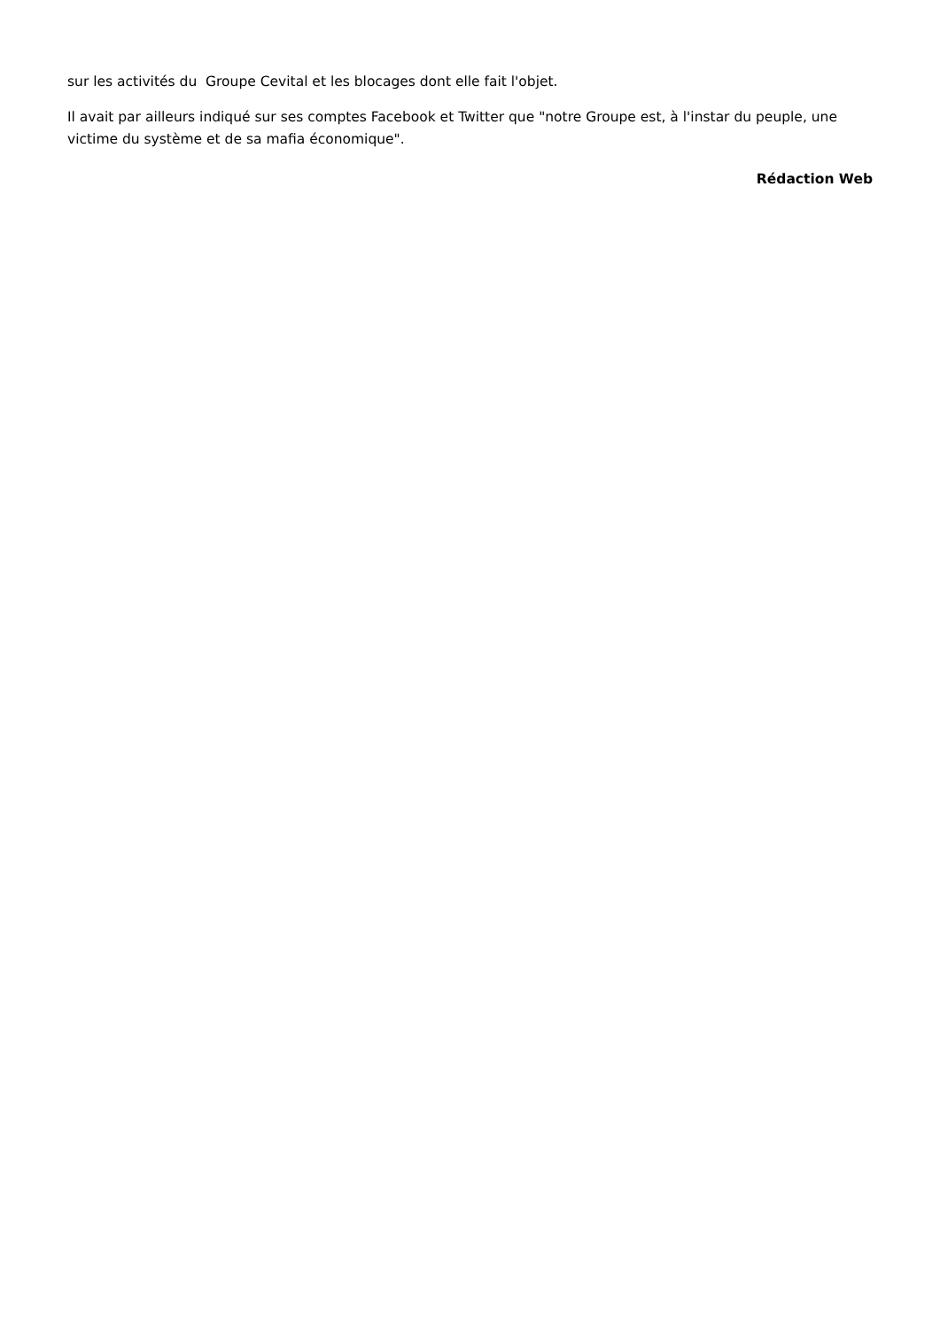sur les activités du Groupe Cevital et les blocages dont elle fait l'objet.
Il avait par ailleurs indiqué sur ses comptes Facebook et Twitter que "notre Groupe est, à l'instar du peuple, une victime du système et de sa mafia économique".
Rédaction Web